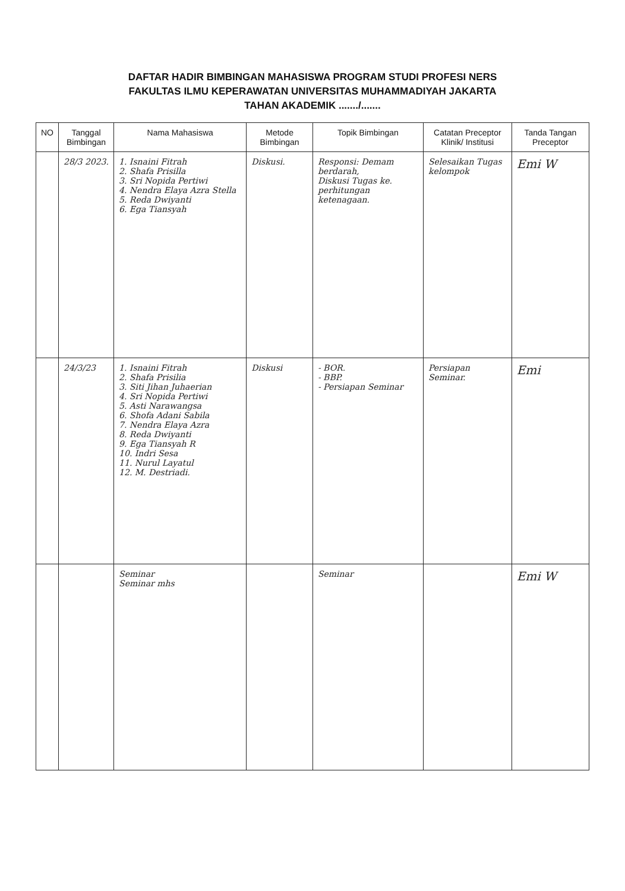DAFTAR HADIR BIMBINGAN MAHASISWA PROGRAM STUDI PROFESI NERS
FAKULTAS ILMU KEPERAWATAN UNIVERSITAS MUHAMMADIYAH JAKARTA
TAHAN AKADEMIK ......./.......
| NO | Tanggal Bimbingan | Nama Mahasiswa | Metode Bimbingan | Topik Bimbingan | Catatan Preceptor Klinik/ Institusi | Tanda Tangan Preceptor |
| --- | --- | --- | --- | --- | --- | --- |
| | 28/3 2023. | 1. Isnaini Fitrah 2. Shafa Prisilla 3. Sri Nopida Pertiwi 4. Nendra Elaya Azra Stella 5. Reda Dwiyanti 6. Ega Tiansyah | Diskusi. | Responsi: Demam berdarah, Diskusi Tugas ke. perhitungan ketenagaan. | Selesaikan Tugas kelompok | Emi W |
| | 24/3/23 | 1. Isnaini Fitrah 2. Shafa Prisilia 3. Siti Jihan Juhaerian 4. Sri Nopida Pertiwi 5. Asti Narawangsa 6. Shofa Adani Sabila 7. Nendra Elaya Azra 8. Reda Dwiyanti 9. Ega Tiansyah R 10. Indri Sesa 11. Nurul Layatul 12. M. Destriadi. | Diskusi | - BOR. - BBP. - Persiapan Seminar | Persiapan Seminar. | Emi |
| | | Seminar Seminar mhs | | Seminar | | Emi W |